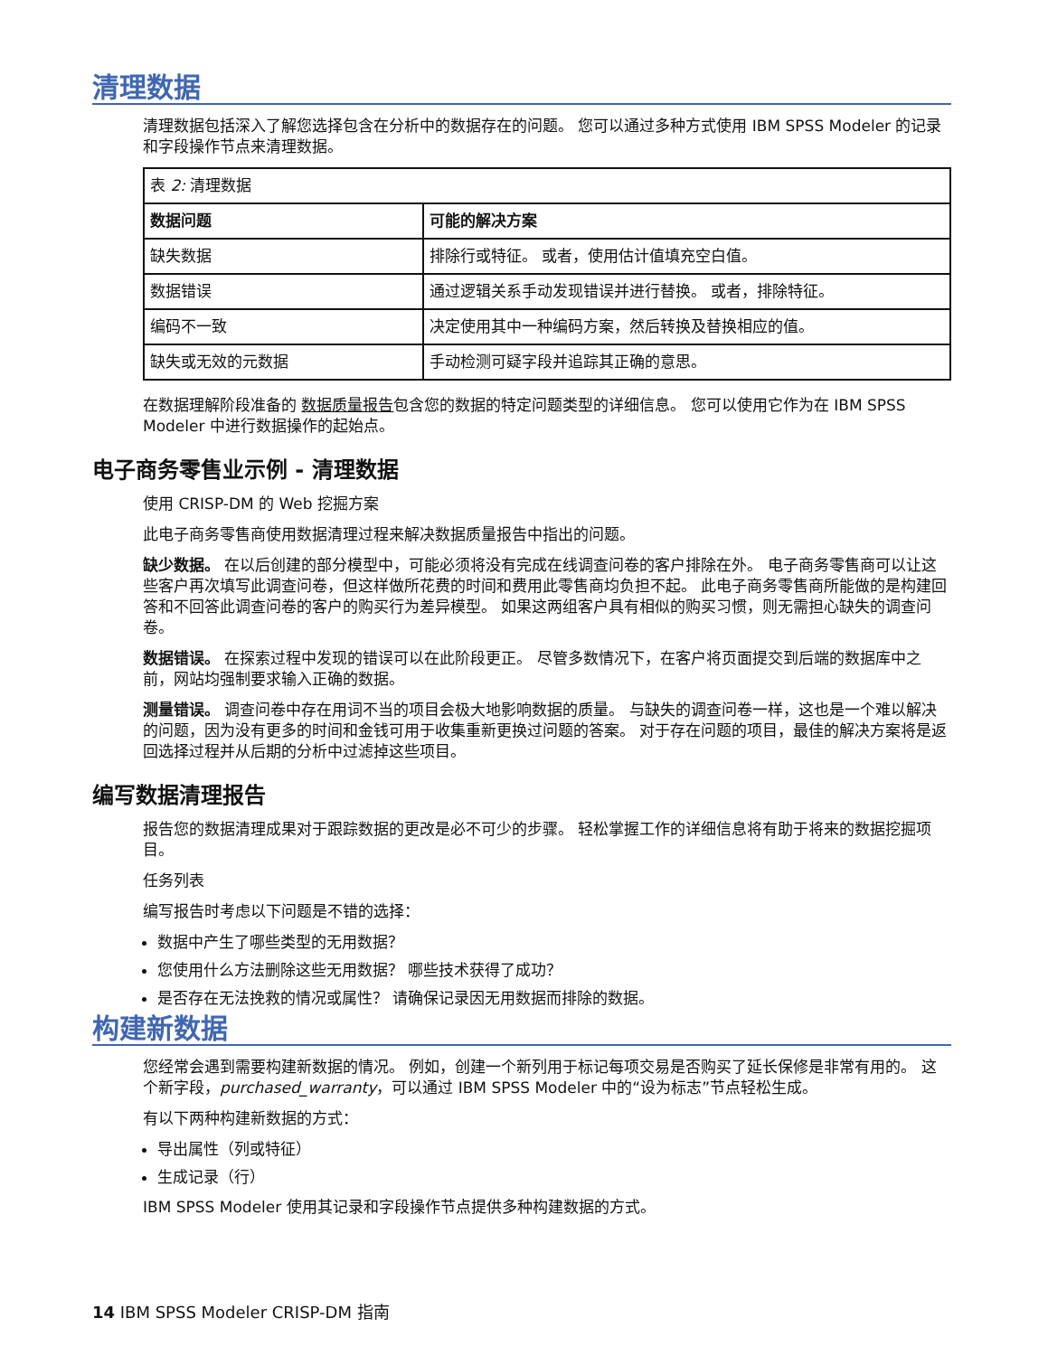清理数据
清理数据包括深入了解您选择包含在分析中的数据存在的问题。 您可以通过多种方式使用 IBM SPSS Modeler 的记录和字段操作节点来清理数据。
| 表 2: 清理数据 | |
| 数据问题 | 可能的解决方案 |
| 缺失数据 | 排除行或特征。 或者，使用估计值填充空白值。 |
| 数据错误 | 通过逻辑关系手动发现错误并进行替换。 或者，排除特征。 |
| 编码不一致 | 决定使用其中一种编码方案，然后转换及替换相应的值。 |
| 缺失或无效的元数据 | 手动检测可疑字段并追踪其正确的意思。 |
在数据理解阶段准备的 数据质量报告包含您的数据的特定问题类型的详细信息。 您可以使用它作为在 IBM SPSS Modeler 中进行数据操作的起始点。
电子商务零售业示例 - 清理数据
使用 CRISP-DM 的 Web 挖掘方案
此电子商务零售商使用数据清理过程来解决数据质量报告中指出的问题。
缺少数据。 在以后创建的部分模型中，可能必须将没有完成在线调查问卷的客户排除在外。 电子商务零售商可以让这些客户再次填写此调查问卷，但这样做所花费的时间和费用此零售商均负担不起。 此电子商务零售商所能做的是构建回答和不回答此调查问卷的客户的购买行为差异模型。 如果这两组客户具有相似的购买习惯，则无需担心缺失的调查问卷。
数据错误。 在探索过程中发现的错误可以在此阶段更正。 尽管多数情况下，在客户将页面提交到后端的数据库中之前，网站均强制要求输入正确的数据。
测量错误。 调查问卷中存在用词不当的项目会极大地影响数据的质量。 与缺失的调查问卷一样，这也是一个难以解决的问题，因为没有更多的时间和金钱可用于收集重新更换过问题的答案。 对于存在问题的项目，最佳的解决方案将是返回选择过程并从后期的分析中过滤掉这些项目。
编写数据清理报告
报告您的数据清理成果对于跟踪数据的更改是必不可少的步骤。 轻松掌握工作的详细信息将有助于将来的数据挖掘项目。
任务列表
编写报告时考虑以下问题是不错的选择：
数据中产生了哪些类型的无用数据？
您使用什么方法删除这些无用数据？ 哪些技术获得了成功？
是否存在无法挽救的情况或属性？ 请确保记录因无用数据而排除的数据。
构建新数据
您经常会遇到需要构建新数据的情况。 例如，创建一个新列用于标记每项交易是否购买了延长保修是非常有用的。 这个新字段，purchased_warranty，可以通过 IBM SPSS Modeler 中的“设为标志”节点轻松生成。
有以下两种构建新数据的方式：
导出属性（列或特征）
生成记录（行）
IBM SPSS Modeler 使用其记录和字段操作节点提供多种构建数据的方式。
14 IBM SPSS Modeler CRISP-DM 指南